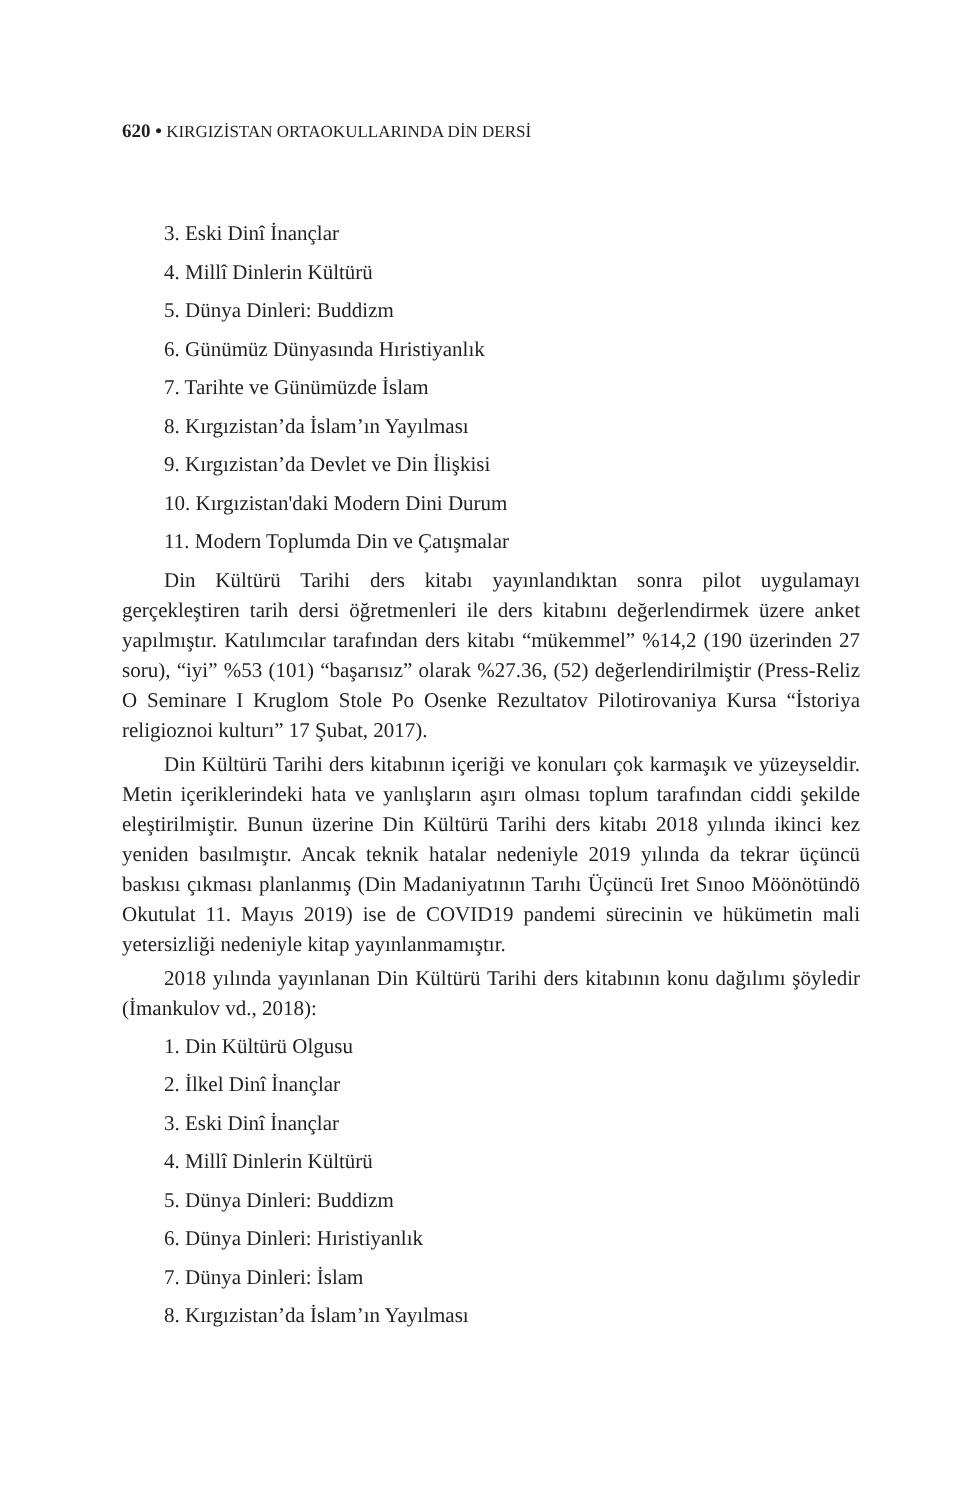620 • KIRGIZİSTAN ORTAOKULLARINDA DİN DERSİ
3. Eski Dinî İnançlar
4. Millî Dinlerin Kültürü
5. Dünya Dinleri: Buddizm
6. Günümüz Dünyasında Hıristiyanlık
7. Tarihte ve Günümüzde İslam
8. Kırgızistan’da İslam’ın Yayılması
9. Kırgızistan’da Devlet ve Din İlişkisi
10. Kırgızistan'daki Modern Dini Durum
11. Modern Toplumda Din ve Çatışmalar
Din Kültürü Tarihi ders kitabı yayınlandıktan sonra pilot uygulamayı gerçekleştiren tarih dersi öğretmenleri ile ders kitabını değerlendirmek üzere anket yapılmıştır. Katılımcılar tarafından ders kitabı “mükemmel” %14,2 (190 üzerinden 27 soru), “iyi” %53 (101) “başarısız” olarak %27.36, (52) değerlendirilmiştir (Press-Reliz O Seminare I Kruglom Stole Po Osenke Rezultatov Pilotirovaniya Kursa “İstoriya religioznoi kulturı” 17 Şubat, 2017).
Din Kültürü Tarihi ders kitabının içeriği ve konuları çok karmaşık ve yüzeyseldir. Metin içeriklerindeki hata ve yanlışların aşırı olması toplum tarafından ciddi şekilde eleştirilmiştir. Bunun üzerine Din Kültürü Tarihi ders kitabı 2018 yılında ikinci kez yeniden basılmıştır. Ancak teknik hatalar nedeniyle 2019 yılında da tekrar üçüncü baskısı çıkması planlanmış (Din Madaniyatının Tarıhı Üçüncü Iret Sınoo Möönötündö Okutulat 11. Mayıs 2019) ise de COVID19 pandemi sürecinin ve hükümetin mali yetersizliği nedeniyle kitap yayınlanmamıştır.
2018 yılında yayınlanan Din Kültürü Tarihi ders kitabının konu dağılımı şöyledir (İmankulov vd., 2018):
1. Din Kültürü Olgusu
2. İlkel Dinî İnançlar
3. Eski Dinî İnançlar
4. Millî Dinlerin Kültürü
5. Dünya Dinleri: Buddizm
6. Dünya Dinleri: Hıristiyanlık
7. Dünya Dinleri: İslam
8. Kırgızistan’da İslam’ın Yayılması